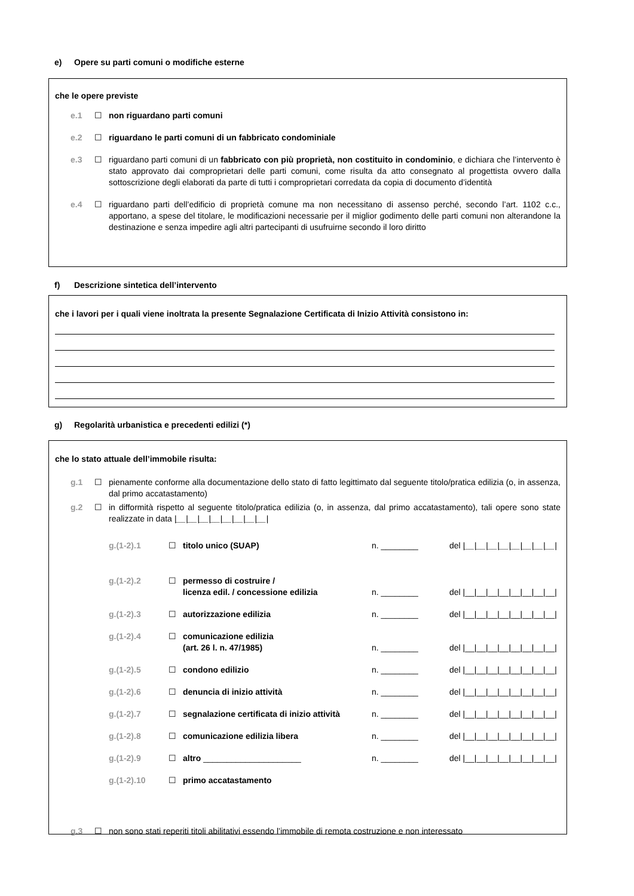e) Opere su parti comuni o modifiche esterne
che le opere previste
e.1 ☐ non riguardano parti comuni
e.2 ☐ riguardano le parti comuni di un fabbricato condominiale
e.3 ☐ riguardano parti comuni di un fabbricato con più proprietà, non costituito in condominio, e dichiara che l’intervento è stato approvato dai comproprietari delle parti comuni, come risulta da atto consegnato al progettista ovvero dalla sottoscrizione degli elaborati da parte di tutti i comproprietari corredata da copia di documento d’identità
e.4 ☐ riguardano parti dell’edificio di proprietà comune ma non necessitano di assenso perché, secondo l’art. 1102 c.c., apportano, a spese del titolare, le modificazioni necessarie per il miglior godimento delle parti comuni non alterandone la destinazione e senza impedire agli altri partecipanti di usufruirne secondo il loro diritto
f) Descrizione sintetica dell’intervento
che i lavori per i quali viene inoltrata la presente Segnalazione Certificata di Inizio Attività consistono in:
g) Regolarità urbanistica e precedenti edilizi (*)
che lo stato attuale dell’immobile risulta:
g.1 ☐ pienamente conforme alla documentazione dello stato di fatto legittimato dal seguente titolo/pratica edilizia (o, in assenza, dal primo accatastamento)
g.2 ☐ in difformità rispetto al seguente titolo/pratica edilizia (o, in assenza, dal primo accatastamento), tali opere sono state realizzate in data |__|__|__|__|__|__|__|__|
g.(1-2).1 ☐ titolo unico (SUAP) n. ________ del |__|__|__|__|__|__|__|__|
g.(1-2).2 ☐ permesso di costruire /
licenza edil. / concessione edilizia
n. ________
del |__|__|__|__|__|__|__|__|
g.(1-2).3 ☐ autorizzazione edilizia n. ________ del |__|__|__|__|__|__|__|__|
g.(1-2).4 ☐ comunicazione edilizia
(art. 26 l. n. 47/1985)
n. ________
del |__|__|__|__|__|__|__|__|
g.(1-2).5 ☐ condono edilizio n. ________ del |__|__|__|__|__|__|__|__|
g.(1-2).6 ☐ denuncia di inizio attività n. ________ del |__|__|__|__|__|__|__|__|
g.(1-2).7 ☐ segnalazione certificata di inizio attività
n. ________ del |__|__|__|__|__|__|__|__|
g.(1-2).8 ☐ comunicazione edilizia libera n. ________ del |__|__|__|__|__|__|__|__|
g.(1-2).9 ☐ altro _____________________ n. ________ del |__|__|__|__|__|__|__|__|
g.(1-2).10 ☐ primo accatastamento
g.3 ☐ non sono stati reperiti titoli abilitativi essendo l’immobile di remota costruzione e non interessato